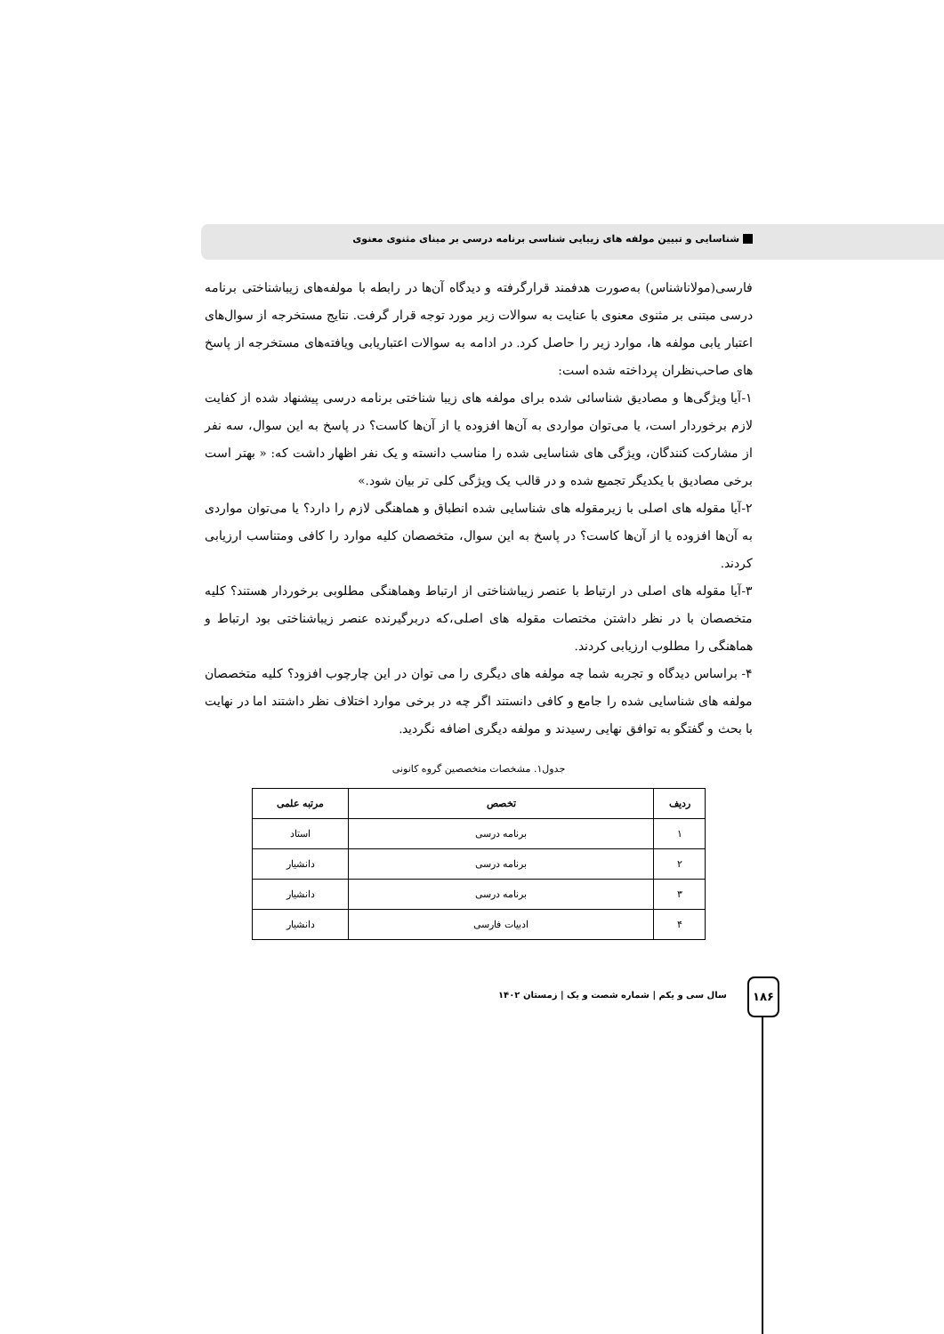شناسایی و تبیین مولفه های زیبایی شناسی برنامه درسی بر مبنای مثنوی معنوی
فارسی(مولاناشناس) به‌صورت هدفمند قرارگرفته و دیدگاه آن‌ها در رابطه با مولفه‌های زیباشناختی برنامه درسی مبتنی بر مثنوی معنوی با عنایت به سوالات زیر مورد توجه قرار گرفت. نتایج مستخرجه از سوال‌های اعتبار یابی مولفه ها، موارد زیر را حاصل کرد. در ادامه به سوالات اعتباریابی ویافته‌های مستخرجه از پاسخ های صاحب‌نظران پرداخته شده است:
۱-آیا ویژگی‌ها و مصادیق شناسائی شده برای مولفه های زیبا شناختی برنامه درسی پیشنهاد شده از کفایت لازم برخوردار است، یا می‌توان مواردی به آن‌ها افزوده یا از آن‌ها کاست؟ در پاسخ به این سوال، سه نفر از مشارکت کنندگان، ویژگی های شناسایی شده را مناسب دانسته و یک نفر اظهار داشت که: « بهتر است برخی مصادیق با یکدیگر تجمیع شده و در قالب یک ویژگی کلی تر بیان شود.»
۲-آیا مقوله های اصلی با زیرمقوله های شناسایی شده انطباق و هماهنگی لازم را دارد؟ یا می‌توان مواردی به آن‌ها افزوده یا از آن‌ها کاست؟ در پاسخ به این سوال، متخصصان کلیه موارد را کافی ومتناسب ارزیابی کردند.
۳-آیا مقوله های اصلی در ارتباط با عنصر زیباشناختی از ارتباط وهماهنگی مطلوبی برخوردار هستند؟ کلیه متخصصان با در نظر داشتن مختصات مقوله های اصلی،که دربرگیرنده عنصر زیباشناختی بود ارتباط و هماهنگی را مطلوب ارزیابی کردند.
۴- براساس دیدگاه و تجربه شما چه مولفه های دیگری را می توان در این چارچوب افزود؟ کلیه متخصصان مولفه های شناسایی شده را جامع و کافی دانستند اگر چه در برخی موارد اختلاف نظر داشتند اما در نهایت با بحث و گفتگو به توافق نهایی رسیدند و مولفه دیگری اضافه نگردید.
جدول۱. مشخصات متخصصین گروه کانونی
| ردیف | تخصص | مرتبه علمی |
| --- | --- | --- |
| ۱ | برنامه درسی | استاد |
| ۲ | برنامه درسی | دانشیار |
| ۳ | برنامه درسی | دانشیار |
| ۴ | ادبیات فارسی | دانشیار |
۱۸۶
سال سی و یکم | شماره شصت و یک | زمستان ۱۴۰۲